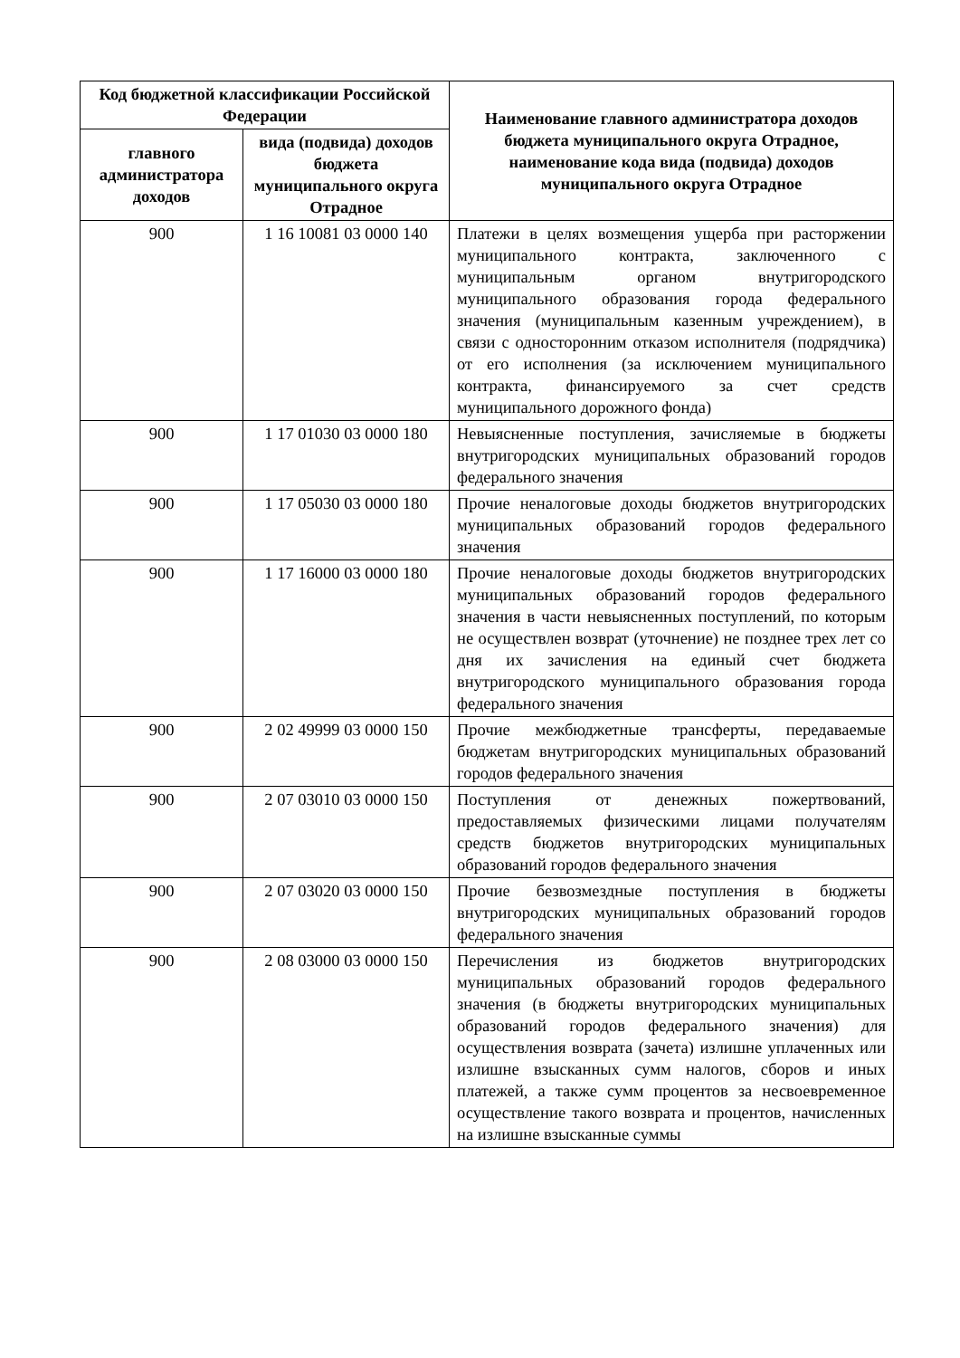| Код бюджетной классификации Российской Федерации | | Наименование главного администратора доходов бюджета муниципального округа Отрадное, наименование кода вида (подвида) доходов муниципального округа Отрадное |
| --- | --- | --- |
| главного администратора доходов | вида (подвида) доходов бюджета муниципального округа Отрадное | |
| 900 | 1 16 10081 03 0000 140 | Платежи в целях возмещения ущерба при расторжении муниципального контракта, заключенного с муниципальным органом внутригородского муниципального образования города федерального значения (муниципальным казенным учреждением), в связи с односторонним отказом исполнителя (подрядчика) от его исполнения (за исключением муниципального контракта, финансируемого за счет средств муниципального дорожного фонда) |
| 900 | 1 17 01030 03 0000 180 | Невыясненные поступления, зачисляемые в бюджеты внутригородских муниципальных образований городов федерального значения |
| 900 | 1 17 05030 03 0000 180 | Прочие неналоговые доходы бюджетов внутригородских муниципальных образований городов федерального значения |
| 900 | 1 17 16000 03 0000 180 | Прочие неналоговые доходы бюджетов внутригородских муниципальных образований городов федерального значения в части невыясненных поступлений, по которым не осуществлен возврат (уточнение) не позднее трех лет со дня их зачисления на единый счет бюджета внутригородского муниципального образования города федерального значения |
| 900 | 2 02 49999 03 0000 150 | Прочие межбюджетные трансферты, передаваемые бюджетам внутригородских муниципальных образований городов федерального значения |
| 900 | 2 07 03010 03 0000 150 | Поступления от денежных пожертвований, предоставляемых физическими лицами получателям средств бюджетов внутригородских муниципальных образований городов федерального значения |
| 900 | 2 07 03020 03 0000 150 | Прочие безвозмездные поступления в бюджеты внутригородских муниципальных образований городов федерального значения |
| 900 | 2 08 03000 03 0000 150 | Перечисления из бюджетов внутригородских муниципальных образований городов федерального значения (в бюджеты внутригородских муниципальных образований городов федерального значения) для осуществления возврата (зачета) излишне уплаченных или излишне взысканных сумм налогов, сборов и иных платежей, а также сумм процентов за несвоевременное осуществление такого возврата и процентов, начисленных на излишне взысканные суммы |